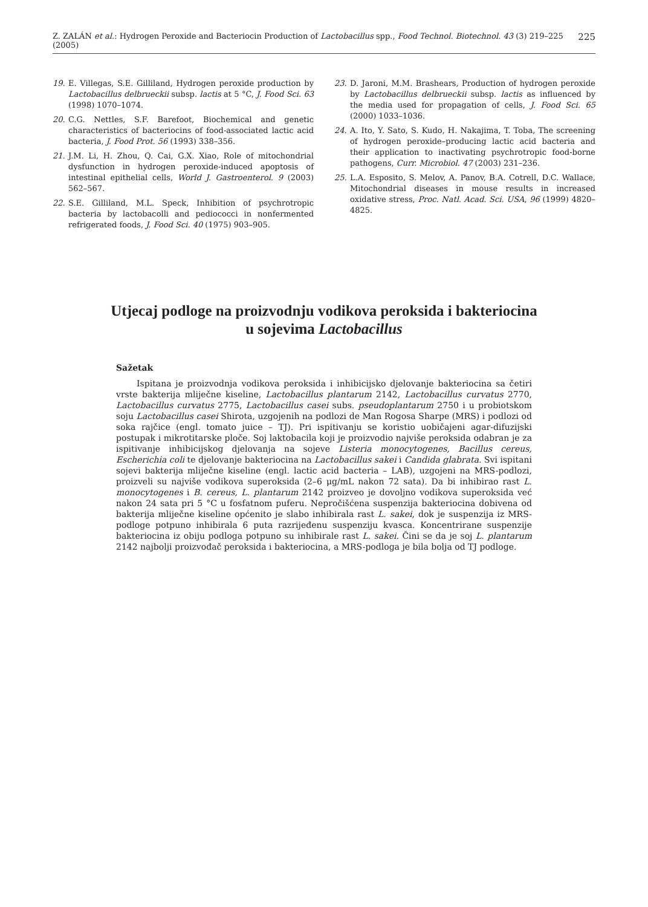Z. ZALÁN et al.: Hydrogen Peroxide and Bacteriocin Production of Lactobacillus spp., Food Technol. Biotechnol. 43 (3) 219–225 (2005) 225
19. E. Villegas, S.E. Gilliland, Hydrogen peroxide production by Lactobacillus delbrueckii subsp. lactis at 5 °C, J. Food Sci. 63 (1998) 1070–1074.
20. C.G. Nettles, S.F. Barefoot, Biochemical and genetic characteristics of bacteriocins of food-associated lactic acid bacteria, J. Food Prot. 56 (1993) 338–356.
21. J.M. Li, H. Zhou, Q. Cai, G.X. Xiao, Role of mitochondrial dysfunction in hydrogen peroxide-induced apoptosis of intestinal epithelial cells, World J. Gastroenterol. 9 (2003) 562–567.
22. S.E. Gilliland, M.L. Speck, Inhibition of psychrotropic bacteria by lactobacolli and pediococci in nonfermented refrigerated foods, J. Food Sci. 40 (1975) 903–905.
23. D. Jaroni, M.M. Brashears, Production of hydrogen peroxide by Lactobacillus delbrueckii subsp. lactis as influenced by the media used for propagation of cells, J. Food Sci. 65 (2000) 1033–1036.
24. A. Ito, Y. Sato, S. Kudo, H. Nakajima, T. Toba, The screening of hydrogen peroxide–producing lactic acid bacteria and their application to inactivating psychrotropic food-borne pathogens, Curr. Microbiol. 47 (2003) 231–236.
25. L.A. Esposito, S. Melov, A. Panov, B.A. Cotrell, D.C. Wallace, Mitochondrial diseases in mouse results in increased oxidative stress, Proc. Natl. Acad. Sci. USA, 96 (1999) 4820–4825.
Utjecaj podloge na proizvodnju vodikova peroksida i bakteriocina
u sojevima Lactobacillus
Sažetak
Ispitana je proizvodnja vodikova peroksida i inhibicijsko djelovanje bakteriocina sa četiri vrste bakterija mliječne kiseline, Lactobacillus plantarum 2142, Lactobacillus curvatus 2770, Lactobacillus curvatus 2775, Lactobacillus casei subs. pseudoplantarum 2750 i u probiotskom soju Lactobacillus casei Shirota, uzgojenih na podlozi de Man Rogosa Sharpe (MRS) i podlozi od soka rajčice (engl. tomato juice – TJ). Pri ispitivanju se koristio uobičajeni agar-difuzijski postupak i mikrotitarske ploče. Soj laktobacila koji je proizvodio najviše peroksida odabran je za ispitivanje inhibicijskog djelovanja na sojeve Listeria monocytogenes, Bacillus cereus, Escherichia coli te djelovanje bakteriocina na Lactobacillus sakei i Candida glabrata. Svi ispitani sojevi bakterija mliječne kiseline (engl. lactic acid bacteria – LAB), uzgojeni na MRS-podlozi, proizveli su najviše vodikova superoksida (2–6 μg/mL nakon 72 sata). Da bi inhibirao rast L. monocytogenes i B. cereus, L. plantarum 2142 proizveo je dovoljno vodikova superoksida već nakon 24 sata pri 5 °C u fosfatnom puferu. Nepročišćena suspenzija bakteriocina dobivena od bakterija mliječne kiseline općenito je slabo inhibirala rast L. sakei, dok je suspenzija iz MRS-podloge potpuno inhibirala 6 puta razrijeđenu suspenziju kvasca. Koncentrirane suspenzije bakteriocina iz obiju podloga potpuno su inhibirale rast L. sakei. Čini se da je soj L. plantarum 2142 najbolji proizvođač peroksida i bakteriocina, a MRS-podloga je bila bolja od TJ podloge.